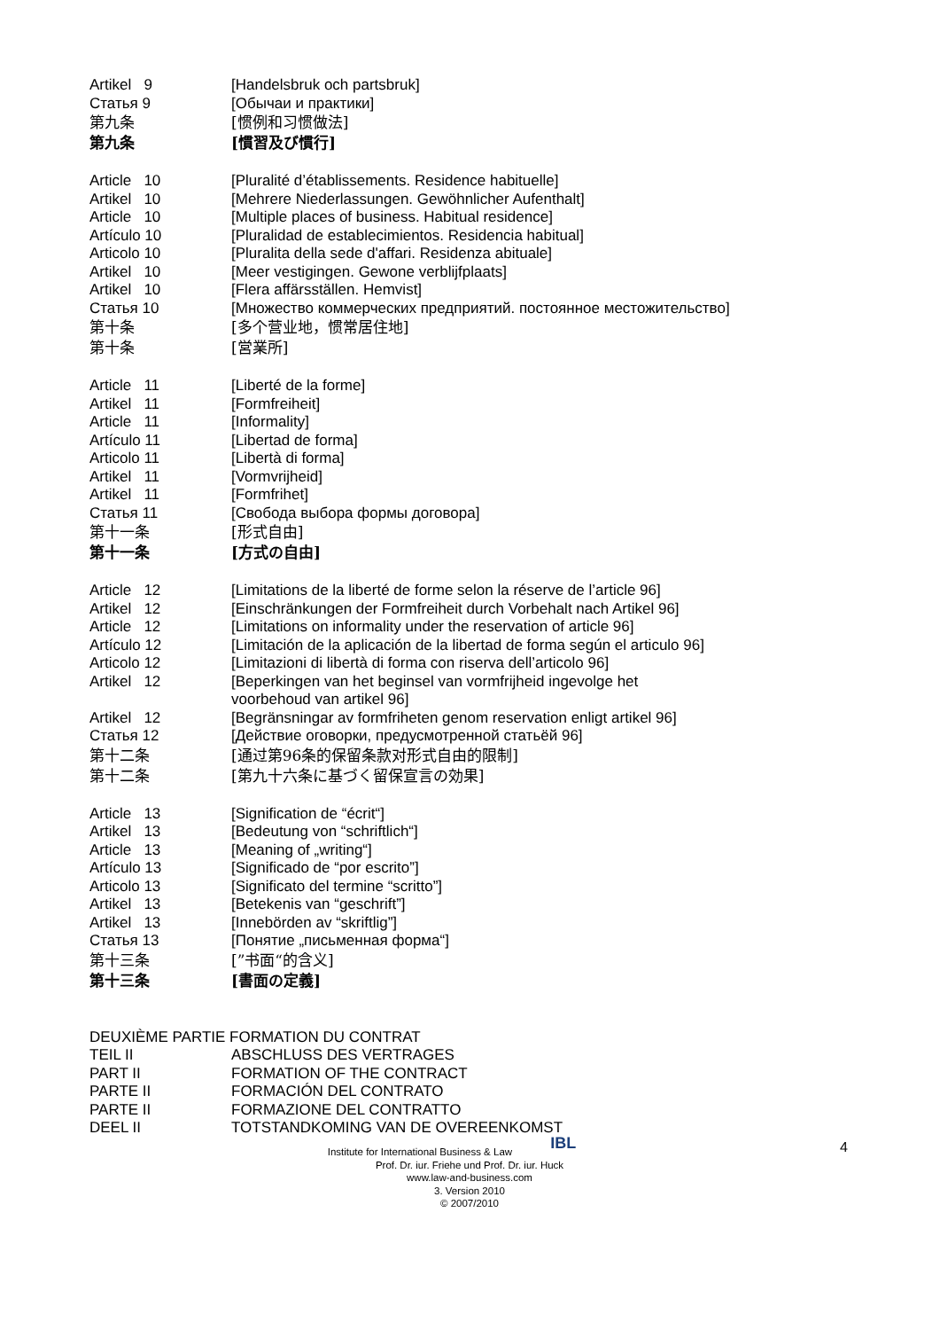Artikel 9 [Handelsbruk och partsbruk]
Статья 9 [Обычаи и практики]
第九条 [惯例和习惯做法]
第九条 [慣習及び慣行]
Article 10 [Pluralité d’établissements. Residence habituelle]
Artikel 10 [Mehrere Niederlassungen. Gewöhnlicher Aufenthalt]
Article 10 [Multiple places of business. Habitual residence]
Artículo 10 [Pluralidad de establecimientos. Residencia habitual]
Articolo 10 [Pluralita della sede d'affari. Residenza abituale]
Artikel 10 [Meer vestigingen. Gewone verblijfplaats]
Artikel 10 [Flera affärsställen. Hemvist]
Статья 10 [Множество коммерческих предприятий. постоянное местожительство]
第十条 [多个营业地，惯常居住地]
第十条 [営業所]
Article 11 [Liberté de la forme]
Artikel 11 [Formfreiheit]
Article 11 [Informality]
Artículo 11 [Libertad de forma]
Articolo 11 [Libertà di forma]
Artikel 11 [Vormvrijheid]
Artikel 11 [Formfrihet]
Статья 11 [Свобода выбора формы договора]
第十一条 [形式自由]
第十一条 [方式の自由]
Article 12 [Limitations de la liberté de forme selon la réserve de l’article 96]
Artikel 12 [Einschränkungen der Formfreiheit durch Vorbehalt nach Artikel 96]
Article 12 [Limitations on informality under the reservation of article 96]
Artículo 12 [Limitación de la aplicación de la libertad de forma según el articulo 96]
Articolo 12 [Limitazioni di libertà di forma con riserva dell’articolo 96]
Artikel 12 [Beperkingen van het beginsel van vormfrijheid ingevolge het
voorbehoud van artikel 96]
Artikel 12 [Begränsningar av formfriheten genom reservation enligt artikel 96]
Статья 12 [Действие оговорки, предусмотренной статьёй 96]
第十二条 [通过第96条的保留条款对形式自由的限制]
第十二条 [第九十六条に基づく留保宣言の効果]
Article 13 [Signification de “écrit“]
Artikel 13 [Bedeutung von “schriftlich“]
Article 13 [Meaning of „writing“]
Artículo 13 [Significado de “por escrito”]
Articolo 13 [Significato del termine “scritto”]
Artikel 13 [Betekenis van “geschrift”]
Artikel 13 [Innebörden av “skriftlig”]
Статья 13 [Понятие „письменная форма“]
第十三条 [”书面“的含义]
第十三条 [書面の定義]
DEUXIÈME PARTIE FORMATION DU CONTRAT
TEIL II ABSCHLUSS DES VERTRAGES
PART II FORMATION OF THE CONTRACT
PARTE II FORMACIÓN DEL CONTRATO
PARTE II FORMAZIONE DEL CONTRATTO
DEEL II TOTSTANDKOMING VAN DE OVEREENKOMST
4
Institute for International Business & Law IBL
Prof. Dr. iur. Friehe und Prof. Dr. iur. Huck
www.law-and-business.com
3. Version 2010
© 2007/2010